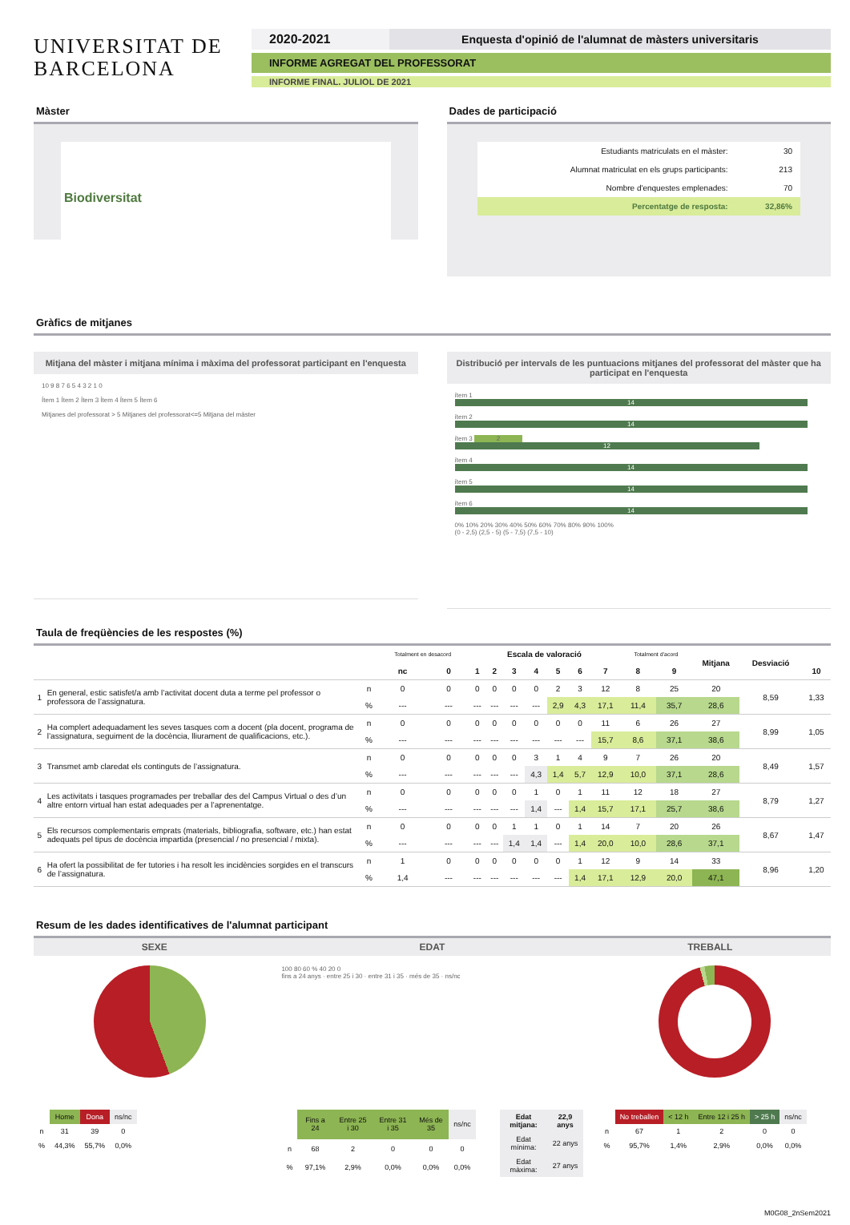UNIVERSITAT DE
BARCELONA
2020-2021 Enquesta d'opinió de l'alumnat de màsters universitaris
INFORME AGREGAT DEL PROFESSORAT
INFORME FINAL. JULIOL DE 2021
Màster
Biodiversitat
Dades de participació
| Estudiants matriculats en el màster: | 30 |
| Alumnat matriculat en els grups participants: | 213 |
| Nombre d'enquestes emplenades: | 70 |
| Percentatge de resposta: | 32,86% |
Gràfics de mitjanes
Mitjana del màster i mitjana mínima i màxima del professorat participant en l'enquesta
10 9 8 7 6 5 4 3 2 1 0
Ítem 1 Ítem 2 Ítem 3 Ítem 4 Ítem 5 Ítem 6
Mitjanes del professorat > 5 Mitjanes del professorat<=5 Mitjana del màster
Distribució per intervals de les puntuacions mitjanes del professorat del màster que ha participat en l'enquesta
ítem 1 14
ítem 2 14
ítem 3 2 12
ítem 4 14
ítem 5 14
ítem 6 14
0% 10% 20% 30% 40% 50% 60% 70% 80% 90% 100%
(0 - 2,5) (2,5 - 5) (5 - 7,5) (7,5 - 10)
Taula de freqüències de les respostes (%)
| | | | Totalment en desacord | | Escala de valoració | | | | | | | Totalment d'acord | | Mitjana | Desviació | |
| --- | --- | --- | --- | --- | --- | --- | --- | --- | --- | --- | --- | --- | --- | --- | --- | --- |
| | | | nc | 0 | 1 | 2 | 3 | 4 | 5 | 6 | 7 | 8 | 9 | | | 10 |
| 1 | En general, estic satisfet/a amb l’activitat docent duta a terme pel professor o professora de l’assignatura. | n | 0 | 0 | 0 | 0 | 0 | 0 | 2 | 3 | 12 | 8 | 25 | 20 | 8,59 | 1,33 |
| | | % | --- | --- | --- | --- | --- | --- | 2,9 | 4,3 | 17,1 | 11,4 | 35,7 | 28,6 | | |
| 2 | Ha complert adequadament les seves tasques com a docent (pla docent, programa de l’assignatura, seguiment de la docència, lliurament de qualificacions, etc.). | n | 0 | 0 | 0 | 0 | 0 | 0 | 0 | 0 | 11 | 6 | 26 | 27 | 8,99 | 1,05 |
| | | % | --- | --- | --- | --- | --- | --- | --- | --- | 15,7 | 8,6 | 37,1 | 38,6 | | |
| 3 | Transmet amb claredat els continguts de l’assignatura. | n | 0 | 0 | 0 | 0 | 0 | 3 | 1 | 4 | 9 | 7 | 26 | 20 | 8,49 | 1,57 |
| | | % | --- | --- | --- | --- | --- | 4,3 | 1,4 | 5,7 | 12,9 | 10,0 | 37,1 | 28,6 | | |
| 4 | Les activitats i tasques programades per treballar des del Campus Virtual o des d’un altre entorn virtual han estat adequades per a l’aprenentatge. | n | 0 | 0 | 0 | 0 | 0 | 1 | 0 | 1 | 11 | 12 | 18 | 27 | 8,79 | 1,27 |
| | | % | --- | --- | --- | --- | --- | 1,4 | --- | 1,4 | 15,7 | 17,1 | 25,7 | 38,6 | | |
| 5 | Els recursos complementaris emprats (materials, bibliografia, software, etc.) han estat adequats pel tipus de docència impartida (presencial / no presencial / mixta). | n | 0 | 0 | 0 | 0 | 1 | 1 | 0 | 1 | 14 | 7 | 20 | 26 | 8,67 | 1,47 |
| | | % | --- | --- | --- | --- | 1,4 | 1,4 | --- | 1,4 | 20,0 | 10,0 | 28,6 | 37,1 | | |
| 6 | Ha ofert la possibilitat de fer tutories i ha resolt les incidències sorgides en el transcurs de l’assignatura. | n | 1 | 0 | 0 | 0 | 0 | 0 | 0 | 1 | 12 | 9 | 14 | 33 | 8,96 | 1,20 |
| | | % | 1,4 | --- | --- | --- | --- | --- | --- | 1,4 | 17,1 | 12,9 | 20,0 | 47,1 | | |
Resum de les dades identificatives de l'alumnat participant
SEXE EDAT TREBALL
| | Home | Dona | ns/nc |
| n | 31 | 39 | 0 |
| % | 44,3% | 55,7% | 0,0% |
100 80 60 % 40 20 0
fins a 24 anys · entre 25 i 30 · entre 31 i 35 · més de 35 · ns/nc
| | Fins a 24 | Entre 25 i 30 | Entre 31 i 35 | Més de 35 | ns/nc |
| n | 68 | 2 | 0 | 0 | 0 |
| % | 97,1% | 2,9% | 0,0% | 0,0% | 0,0% |
| Edat mitjana: | 22,9 anys |
| Edat mínima: | 22 anys |
| Edat màxima: | 27 anys |
| | No treballen | < 12 h | Entre 12 i 25 h | > 25 h | ns/nc |
| n | 67 | 1 | 2 | 0 | 0 |
| % | 95,7% | 1,4% | 2,9% | 0,0% | 0,0% |
M0G08_2nSem2021